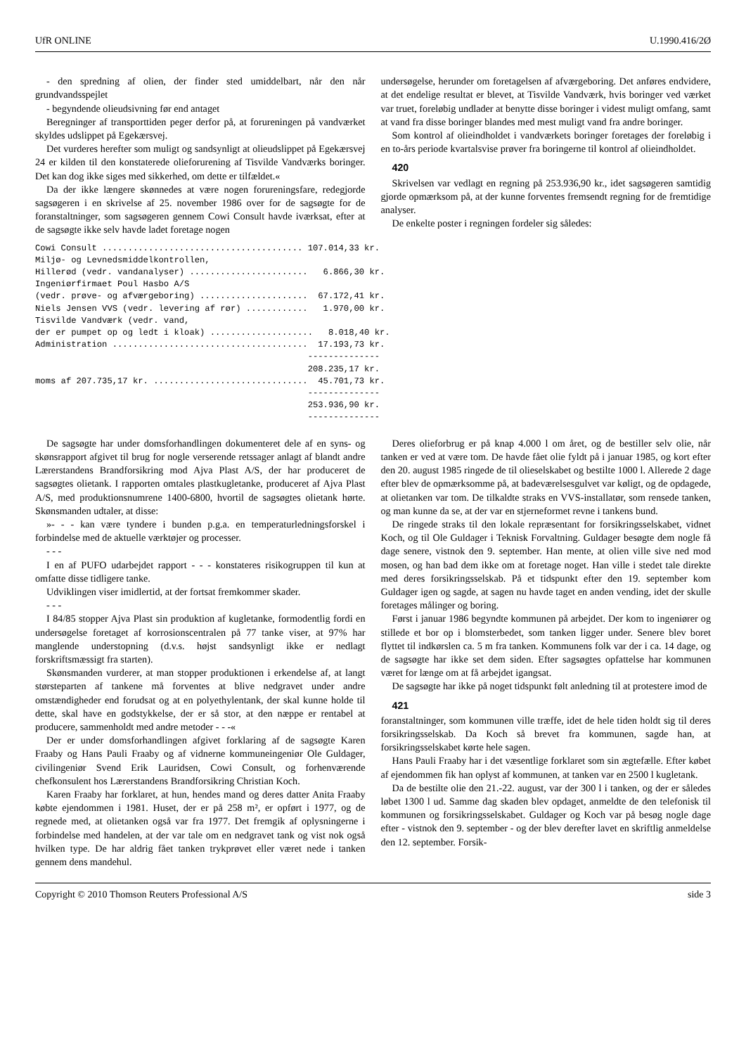UfR ONLINE U.1990.416/2Ø
- den spredning af olien, der finder sted umiddelbart, når den når grundvandsspejlet
- begyndende olieudsivning før end antaget
Beregninger af transporttiden peger derfor på, at forureningen på vandværket skyldes udslippet på Egekærsvej.
Det vurderes herefter som muligt og sandsynligt at olieudslippet på Egekærsvej 24 er kilden til den konstaterede olieforurening af Tisvilde Vandværks boringer. Det kan dog ikke siges med sikkerhed, om dette er tilfældet.«
Da der ikke længere skønnedes at være nogen forureningsfare, redegjorde sagsøgeren i en skrivelse af 25. november 1986 over for de sagsøgte for de foranstaltninger, som sagsøgeren gennem Cowi Consult havde iværksat, efter at de sagsøgte ikke selv havde ladet foretage nogen
undersøgelse, herunder om foretagelsen af afværgeboring. Det anføres endvidere, at det endelige resultat er blevet, at Tisvilde Vandværk, hvis boringer ved værket var truet, foreløbig undlader at benytte disse boringer i videst muligt omfang, samt at vand fra disse boringer blandes med mest muligt vand fra andre boringer.
Som kontrol af olieindholdet i vandværkets boringer foretages der foreløbig i en to-års periode kvartalsvise prøver fra boringerne til kontrol af olieindholdet.
420
Skrivelsen var vedlagt en regning på 253.936,90 kr., idet sagsøgeren samtidig gjorde opmærksom på, at der kunne forventes fremsendt regning for de fremtidige analyser.
De enkelte poster i regningen fordeler sig således:
Cowi Consult ....................................... 107.014,33 kr.
Miljø- og Levnedsmiddelkontrollen,
Hillerød (vedr. vandanalyser) .......................   6.866,30 kr.
Ingeniørfirmaet Poul Hasbo A/S
(vedr. prøve- og afværgeboring) .....................  67.172,41 kr.
Niels Jensen VVS (vedr. levering af rør) ............   1.970,00 kr.
Tisvilde Vandværk (vedr. vand,
der er pumpet op og ledt i kloak) ....................   8.018,40 kr.
Administration ......................................  17.193,73 kr.
                                                     --------------
                                                     208.235,17 kr.
moms af 207.735,17 kr. ..............................  45.701,73 kr.
                                                     --------------
                                                     253.936,90 kr.
                                                     --------------
De sagsøgte har under domsforhandlingen dokumenteret dele af en syns- og skønsrapport afgivet til brug for nogle verserende retssager anlagt af blandt andre Lærerstandens Brandforsikring mod Ajva Plast A/S, der har produceret de sagsøgtes olietank. I rapporten omtales plastkugletanke, produceret af Ajva Plast A/S, med produktionsnumrene 1400-6800, hvortil de sagsøgtes olietank hørte. Skønsmanden udtaler, at disse:
»- - - kan være tyndere i bunden p.g.a. en temperaturledningsforskel i forbindelse med de aktuelle værktøjer og processer.
- - -
I en af PUFO udarbejdet rapport - - - konstateres risikogruppen til kun at omfatte disse tidligere tanke.
Udviklingen viser imidlertid, at der fortsat fremkommer skader.
- - -
I 84/85 stopper Ajva Plast sin produktion af kugletanke, formodentlig fordi en undersøgelse foretaget af korrosionscentralen på 77 tanke viser, at 97% har manglende understopning (d.v.s. højst sandsynligt ikke er nedlagt forskriftsmæssigt fra starten).
Skønsmanden vurderer, at man stopper produktionen i erkendelse af, at langt størsteparten af tankene må forventes at blive nedgravet under andre omstændigheder end forudsat og at en polyethylentank, der skal kunne holde til dette, skal have en godstykkelse, der er så stor, at den næppe er rentabel at producere, sammenholdt med andre metoder - - -«
Der er under domsforhandlingen afgivet forklaring af de sagsøgte Karen Fraaby og Hans Pauli Fraaby og af vidnerne kommuneingeniør Ole Guldager, civilingeniør Svend Erik Lauridsen, Cowi Consult, og forhenværende chefkonsulent hos Lærerstandens Brandforsikring Christian Koch.
Karen Fraaby har forklaret, at hun, hendes mand og deres datter Anita Fraaby købte ejendommen i 1981. Huset, der er på 258 m², er opført i 1977, og de regnede med, at olietanken også var fra 1977. Det fremgik af oplysningerne i forbindelse med handelen, at der var tale om en nedgravet tank og vist nok også hvilken type. De har aldrig fået tanken trykprøvet eller været nede i tanken gennem dens mandehul.
Deres olieforbrug er på knap 4.000 l om året, og de bestiller selv olie, når tanken er ved at være tom. De havde fået olie fyldt på i januar 1985, og kort efter den 20. august 1985 ringede de til olieselskabet og bestilte 1000 l. Allerede 2 dage efter blev de opmærksomme på, at badeværelsesgulvet var køligt, og de opdagede, at olietanken var tom. De tilkaldte straks en VVS-installatør, som rensede tanken, og man kunne da se, at der var en stjerneformet revne i tankens bund.
De ringede straks til den lokale repræsentant for forsikringsselskabet, vidnet Koch, og til Ole Guldager i Teknisk Forvaltning. Guldager besøgte dem nogle få dage senere, vistnok den 9. september. Han mente, at olien ville sive ned mod mosen, og han bad dem ikke om at foretage noget. Han ville i stedet tale direkte med deres forsikringsselskab. På et tidspunkt efter den 19. september kom Guldager igen og sagde, at sagen nu havde taget en anden vending, idet der skulle foretages målinger og boring.
Først i januar 1986 begyndte kommunen på arbejdet. Der kom to ingeniører og stillede et bor op i blomsterbedet, som tanken ligger under. Senere blev boret flyttet til indkørslen ca. 5 m fra tanken. Kommunens folk var der i ca. 14 dage, og de sagsøgte har ikke set dem siden. Efter sagsøgtes opfattelse har kommunen været for længe om at få arbejdet igangsat.
De sagsøgte har ikke på noget tidspunkt følt anledning til at protestere imod de
421
foranstaltninger, som kommunen ville træffe, idet de hele tiden holdt sig til deres forsikringsselskab. Da Koch så brevet fra kommunen, sagde han, at forsikringsselskabet kørte hele sagen.
Hans Pauli Fraaby har i det væsentlige forklaret som sin ægtefælle. Efter købet af ejendommen fik han oplyst af kommunen, at tanken var en 2500 l kugletank.
Da de bestilte olie den 21.-22. august, var der 300 l i tanken, og der er således løbet 1300 l ud. Samme dag skaden blev opdaget, anmeldte de den telefonisk til kommunen og forsikringsselskabet. Guldager og Koch var på besøg nogle dage efter - vistnok den 9. september - og der blev derefter lavet en skriftlig anmeldelse den 12. september. Forsik-
Copyright © 2010 Thomson Reuters Professional A/S side 3